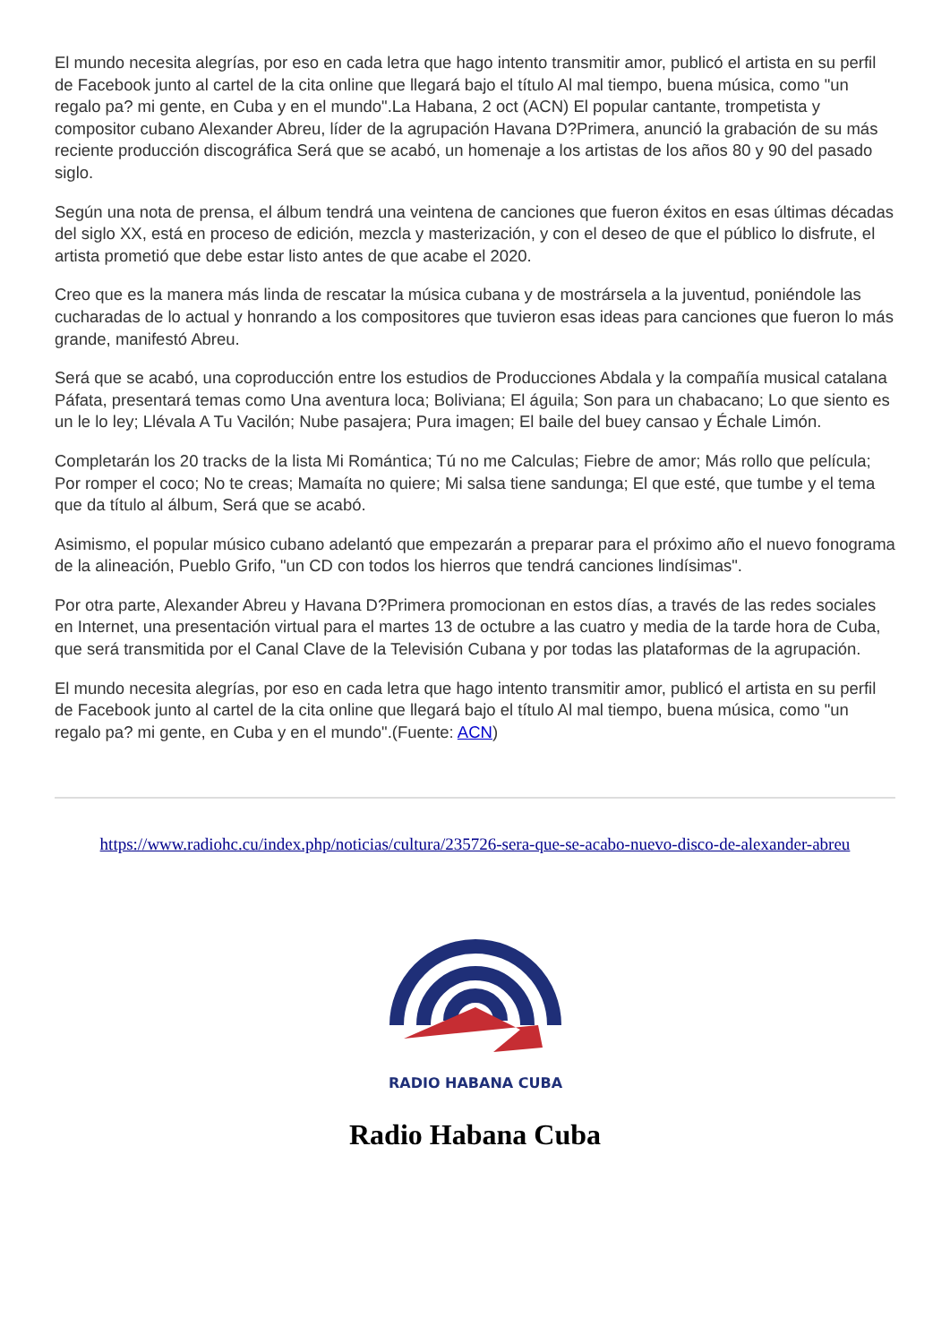El mundo necesita alegrías, por eso en cada letra que hago intento transmitir amor, publicó el artista en su perfil de Facebook junto al cartel de la cita online que llegará bajo el título Al mal tiempo, buena música, como "un regalo pa? mi gente, en Cuba y en el mundo".La Habana, 2 oct (ACN) El popular cantante, trompetista y compositor cubano Alexander Abreu, líder de la agrupación Havana D?Primera, anunció la grabación de su más reciente producción discográfica Será que se acabó, un homenaje a los artistas de los años 80 y 90 del pasado siglo.
Según una nota de prensa, el álbum tendrá una veintena de canciones que fueron éxitos en esas últimas décadas del siglo XX, está en proceso de edición, mezcla y masterización, y con el deseo de que el público lo disfrute, el artista prometió que debe estar listo antes de que acabe el 2020.
Creo que es la manera más linda de rescatar la música cubana y de mostrársela a la juventud, poniéndole las cucharadas de lo actual y honrando a los compositores que tuvieron esas ideas para canciones que fueron lo más grande, manifestó Abreu.
Será que se acabó, una coproducción entre los estudios de Producciones Abdala y la compañía musical catalana Páfata, presentará temas como Una aventura loca; Boliviana; El águila; Son para un chabacano; Lo que siento es un le lo ley; Llévala A Tu Vacilón; Nube pasajera; Pura imagen; El baile del buey cansao y Échale Limón.
Completarán los 20 tracks de la lista Mi Romántica; Tú no me Calculas; Fiebre de amor; Más rollo que película; Por romper el coco; No te creas; Mamaíta no quiere; Mi salsa tiene sandunga; El que esté, que tumbe y el tema que da título al álbum, Será que se acabó.
Asimismo, el popular músico cubano adelantó que empezarán a preparar para el próximo año el nuevo fonograma de la alineación, Pueblo Grifo, "un CD con todos los hierros que tendrá canciones lindísimas".
Por otra parte, Alexander Abreu y Havana D?Primera promocionan en estos días, a través de las redes sociales en Internet, una presentación virtual para el martes 13 de octubre a las cuatro y media de la tarde hora de Cuba, que será transmitida por el Canal Clave de la Televisión Cubana y por todas las plataformas de la agrupación.
El mundo necesita alegrías, por eso en cada letra que hago intento transmitir amor, publicó el artista en su perfil de Facebook junto al cartel de la cita online que llegará bajo el título Al mal tiempo, buena música, como "un regalo pa? mi gente, en Cuba y en el mundo".(Fuente: ACN)
https://www.radiohc.cu/index.php/noticias/cultura/235726-sera-que-se-acabo-nuevo-disco-de-alexander-abreu
RADIO HABANA CUBA
Radio Habana Cuba